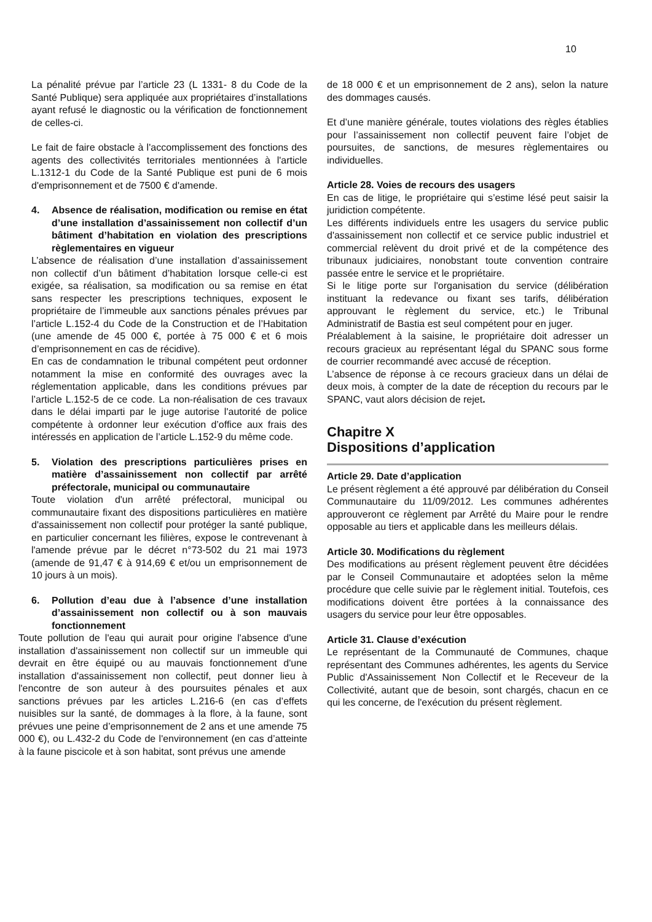10
La pénalité prévue par l’article 23 (L 1331- 8 du Code de la Santé Publique) sera appliquée aux propriétaires d’installations ayant refusé le diagnostic ou la vérification de fonctionnement de celles-ci.
Le fait de faire obstacle à l'accomplissement des fonctions des agents des collectivités territoriales mentionnées à l'article L.1312-1 du Code de la Santé Publique est puni de 6 mois d'emprisonnement et de 7500 € d'amende.
4. Absence de réalisation, modification ou remise en état d’une installation d’assainissement non collectif d’un bâtiment d’habitation en violation des prescriptions règlementaires en vigueur
L’absence de réalisation d’une installation d’assainissement non collectif d’un bâtiment d’habitation lorsque celle-ci est exigée, sa réalisation, sa modification ou sa remise en état sans respecter les prescriptions techniques, exposent le propriétaire de l’immeuble aux sanctions pénales prévues par l’article L.152-4 du Code de la Construction et de l’Habitation (une amende de 45 000 €, portée à 75 000 € et 6 mois d’emprisonnement en cas de récidive).
En cas de condamnation le tribunal compétent peut ordonner notamment la mise en conformité des ouvrages avec la réglementation applicable, dans les conditions prévues par l’article L.152-5 de ce code. La non-réalisation de ces travaux dans le délai imparti par le juge autorise l'autorité de police compétente à ordonner leur exécution d’office aux frais des intéressés en application de l’article L.152-9 du même code.
5. Violation des prescriptions particulières prises en matière d’assainissement non collectif par arrêté préfectorale, municipal ou communautaire
Toute violation d'un arrêté préfectoral, municipal ou communautaire fixant des dispositions particulières en matière d'assainissement non collectif pour protéger la santé publique, en particulier concernant les filières, expose le contrevenant à l'amende prévue par le décret n°73-502 du 21 mai 1973 (amende de 91,47 € à 914,69 € et/ou un emprisonnement de 10 jours à un mois).
6. Pollution d’eau due à l’absence d’une installation d’assainissement non collectif ou à son mauvais fonctionnement
Toute pollution de l'eau qui aurait pour origine l'absence d'une installation d'assainissement non collectif sur un immeuble qui devrait en être équipé ou au mauvais fonctionnement d'une installation d'assainissement non collectif, peut donner lieu à l'encontre de son auteur à des poursuites pénales et aux sanctions prévues par les articles L.216-6 (en cas d’effets nuisibles sur la santé, de dommages à la flore, à la faune, sont prévues une peine d’emprisonnement de 2 ans et une amende 75 000 €), ou L.432-2 du Code de l'environnement (en cas d’atteinte à la faune piscicole et à son habitat, sont prévus une amende
de 18 000 € et un emprisonnement de 2 ans), selon la nature des dommages causés.
Et d’une manière générale, toutes violations des règles établies pour l’assainissement non collectif peuvent faire l’objet de poursuites, de sanctions, de mesures règlementaires ou individuelles.
Article 28. Voies de recours des usagers
En cas de litige, le propriétaire qui s’estime lésé peut saisir la juridiction compétente.
Les différents individuels entre les usagers du service public d'assainissement non collectif et ce service public industriel et commercial relèvent du droit privé et de la compétence des tribunaux judiciaires, nonobstant toute convention contraire passée entre le service et le propriétaire.
Si le litige porte sur l'organisation du service (délibération instituant la redevance ou fixant ses tarifs, délibération approuvant le règlement du service, etc.) le Tribunal Administratif de Bastia est seul compétent pour en juger.
Préalablement à la saisine, le propriétaire doit adresser un recours gracieux au représentant légal du SPANC sous forme de courrier recommandé avec accusé de réception.
L’absence de réponse à ce recours gracieux dans un délai de deux mois, à compter de la date de réception du recours par le SPANC, vaut alors décision de rejet.
Chapitre X
Dispositions d’application
Article 29. Date d’application
Le présent règlement a été approuvé par délibération du Conseil Communautaire du 11/09/2012. Les communes adhérentes approuveront ce règlement par Arrêté du Maire pour le rendre opposable au tiers et applicable dans les meilleurs délais.
Article 30. Modifications du règlement
Des modifications au présent règlement peuvent être décidées par le Conseil Communautaire et adoptées selon la même procédure que celle suivie par le règlement initial. Toutefois, ces modifications doivent être portées à la connaissance des usagers du service pour leur être opposables.
Article 31. Clause d’exécution
Le représentant de la Communauté de Communes, chaque représentant des Communes adhérentes, les agents du Service Public d'Assainissement Non Collectif et le Receveur de la Collectivité, autant que de besoin, sont chargés, chacun en ce qui les concerne, de l'exécution du présent règlement.